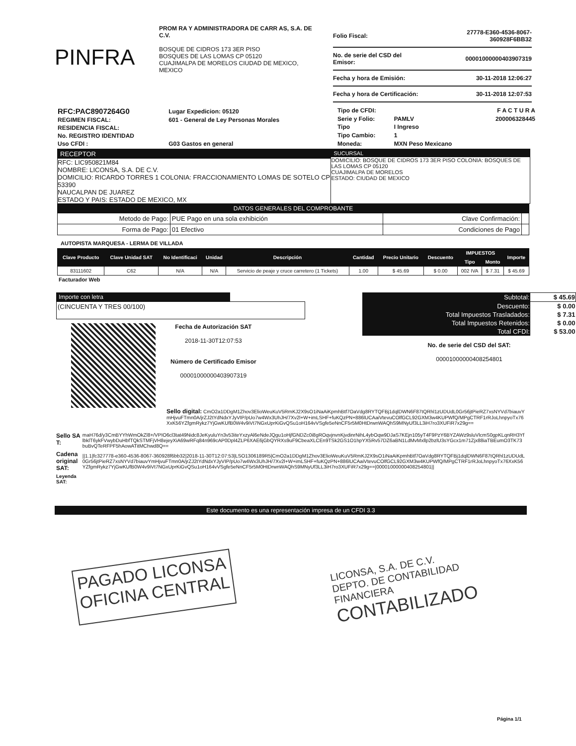PINFRA
PROM RA Y ADMINISTRADORA DE CARR AS, S.A. DE C.V.
BOSQUE DE CIDROS 173 3ER PISO
BOSQUES DE LAS LOMAS CP 05120
CUAJIMALPA DE MORELOS CIUDAD DE MEXICO, MEXICO
| Folio Fiscal: | 27778-E360-4536-8067-360928F6BB32 |
| No. de serie del CSD del Emisor: | 00001000000403907319 |
| Fecha y hora de Emisión: | 30-11-2018 12:06:27 |
| Fecha y hora de Certificación: | 30-11-2018 12:07:53 |
| RFC:PAC8907264G0 | Lugar Expedicion: 05120 |
| REGIMEN FISCAL: | 601 - General de Ley Personas Morales |
| RESIDENCIA FISCAL: | |
| No. REGISTRO IDENTIDAD | |
| Uso CFDI : | G03 Gastos en general |
| Tipo de CFDI: | | F A C T U R A |
| Serie y Folio: | PAMLV | 200006328445 |
| Tipo | I Ingreso | |
| Tipo Cambio: | 1 | |
| Moneda: | MXN Peso Mexicano | |
RECEPTOR
RFC: LIC950821M84
NOMBRE: LICONSA, S.A. DE C.V.
DOMICILIO: RICARDO TORRES 1 COLONIA: FRACCIONAMIENTO LOMAS DE SOTELO CP 53390
NAUCALPAN DE JUAREZ
ESTADO Y PAIS: ESTADO DE MEXICO, MX
SUCURSAL
DOMICILIO: BOSQUE DE CIDROS 173 3ER PISO COLONIA: BOSQUES DE LAS LOMAS CP 05120
CUAJIMALPA DE MORELOS
ESTADO: CIUDAD DE MEXICO
DATOS GENERALES DEL COMPROBANTE
| Metodo de Pago: | PUE Pago en una sola exhibición | Clave Confirmación: | |
| Forma de Pago: | 01 Efectivo | Condiciones de Pago | |
AUTOPISTA MARQUESA - LERMA DE VILLADA
| Clave Producto | Clave Unidad SAT | No Identificaci | Unidad | Descripción | Cantidad | Precio Unitario | Descuento | IMPUESTOS | | Importe |
| --- | --- | --- | --- | --- | --- | --- | --- | --- | --- | --- |
| | | | | | | | | Tipo | Monto | |
| 83111602 | C62 | N/A | N/A | Servicio de peaje y cruce carretero (1 Tickets) | 1.00 | $ 45.69 | $ 0.00 | 002 IVA | $ 7.31 | $ 45.69 |
Facturador Web
Importe con letra
(CINCUENTA Y TRES 00/100)
Fecha de Autorización SAT
2018-11-30T12:07:53
Número de Certificado Emisor
00001000000403907319
| Subtotal: | $ 45.69 |
| Descuento: | $ 0.00 |
| Total Impuestos Trasladados: | $ 7.31 |
| Total Impuestos Retenidos: | $ 0.00 |
| Total CFDI: | $ 53.00 |
No. de serie del CSD del SAT:
00001000000408254801
Sello digital: CmO2a1DDgM1Zhov3ElioWeuKuV5RmKJ2X9sO1iNaAiKpmhBtf7OaVdg8RYTQFBj1dqlDWN6F87tQRhl1zUDUdL0Gr56jtPieRZ7xsNYVd7biauvYmHjvuFTmn0A/jrZJ2tYdNdxYJyVIP/pUo7w4Wx3UhJH/7Xv2l+W+imLSHF+fuKQzPN+886lUCAaiVtevuCOlfGCL92GXM3w4KUPWfQ/MPgCTRF1rRJoLhnpyoTx76XxK56YZfgmRykz7YjGwKUfB0W4v9iVt7NGxUprKiGvQSu1oH164vVSgfe5eNnCF5r5M0HtDrwnWAQhS9MNyUf3LL3iH7ro3XUFiR7x29g==
| Sello SAT: | maH76d/y3CmBYYhWmOkZl8+/VPIO6cl3tat49Nidc8JeKyuluYn3v53iteYxzyAl6eNdeJQgu1oHjfGNDZc0i8gROqvjnvnKjvdinrNihL4ybOqw9DJaS7KEjn105yT4F9PzY6BYZAWz9sluVlcmS0gpKLqnRH3YflbklT6ykFVwybDuHbfTQkSTMFjVH8ejeyXiA69wRFq84n969cAP0Dpl4ZLP6XAE6jGbQYRXs9uF9CbeaXLCEn9TSk2GS1O1hpYX5Rv57DZ6aBN1LdMvMxllp2bzlU3sYGcx1m71Zjx88iaTBEumO3TK73buBvQTeRFPF5hAowATitMChwd8Q== |
| Cadena original SAT: | //1.1/fc327778-e360-4536-8067-360928f6bb32/2018-11-30T12:07:53/LSO1306189R5/CmO2a1DDgM1Zhov3ElioWeuKuV5RmKJ2X9sO1iNaAiKpmhBtf7OaVdg8RYTQFBj1dqlDWN6F87tQRhl1zUDUdL0Gr56jtPieRZ7xsNYVd7biauvYmHjvuFTmn0A/jrZJ2tYdNdxYJyVIP/pUo7w4Wx3UhJH/7Xv2l+W+imLSHF+fuKQzPN+886lUCAaiVtevuCOlfGCL92GXM3w4KUPWfQ/MPgCTRF1rRJoLhnpyoTx76XxK56YZfgmRykz7YjGwKUfB0W4v9iVt7NGxUprKiGvQSu1oH164vVSgfe5eNnCF5r5M0HtDrwnWAQhS9MNyUf3LL3iH7ro3XUFiR7x29g==/00001000000408254801// |
| Leyenda SAT: | |
Este documento es una representación impresa de un CFDI 3.3
PAGADO LICONSA
OFICINA CENTRAL
LICONSA, S.A. DE C.V.
DEPTO. DE CONTABILIDAD
FINANCIERA
CONTABILIZADO
Página 1/1